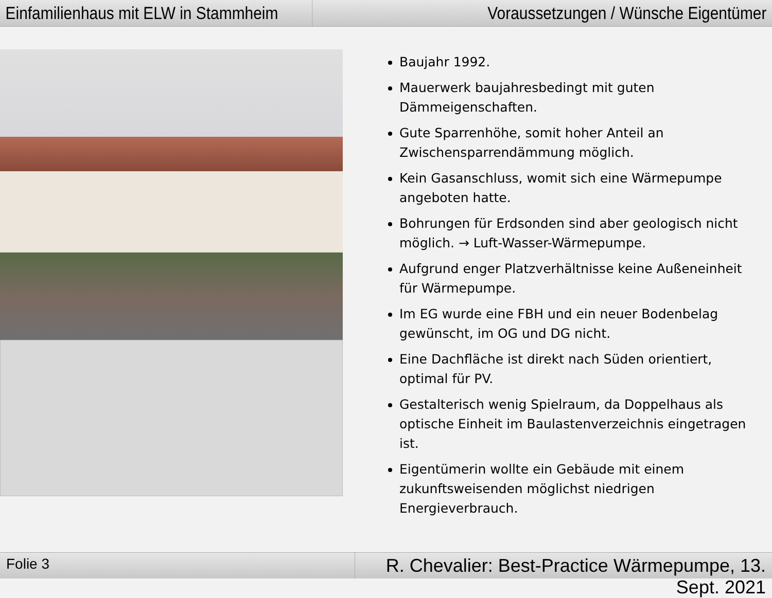Einfamilienhaus mit ELW in Stammheim
Voraussetzungen / Wünsche Eigentümer
Baujahr 1992.
Mauerwerk baujahresbedingt mit guten Dämmeigenschaften.
Gute Sparrenhöhe, somit hoher Anteil an Zwischensparrendämmung möglich.
Kein Gasanschluss, womit sich eine Wärmepumpe angeboten hatte.
Bohrungen für Erdsonden sind aber geologisch nicht möglich. → Luft-Wasser-Wärmepumpe.
Aufgrund enger Platzverhältnisse keine Außeneinheit für Wärmepumpe.
Im EG wurde eine FBH und ein neuer Bodenbelag gewünscht, im OG und DG nicht.
Eine Dachfläche ist direkt nach Süden orientiert, optimal für PV.
Gestalterisch wenig Spielraum, da Doppelhaus als optische Einheit im Baulastenverzeichnis eingetragen ist.
Eigentümerin wollte ein Gebäude mit einem zukunftsweisenden möglichst niedrigen Energieverbrauch.
Folie 3
R. Chevalier: Best-Practice Wärmepumpe, 13. Sept. 2021